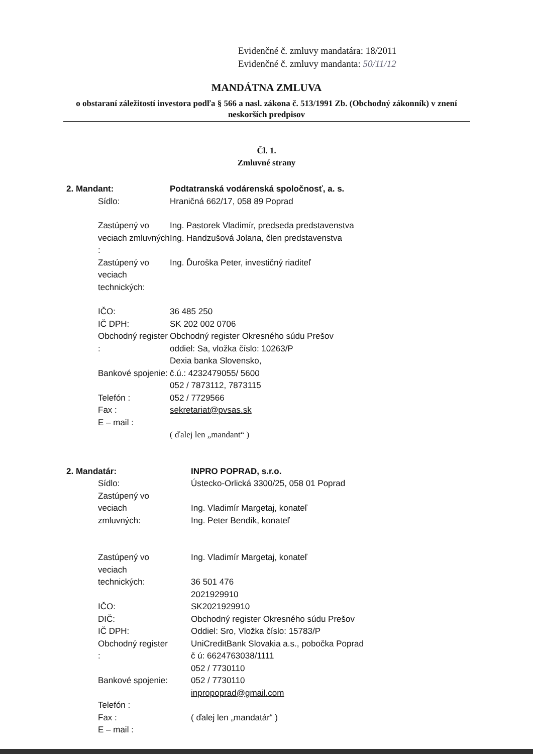Evidenčné č. zmluvy mandatára: 18/2011
Evidenčné č. zmluvy mandanta: 50/11/12
MANDÁTNA ZMLUVA
o obstaraní záležitostí investora podľa § 566 a nasl. zákona č. 513/1991 Zb. (Obchodný zákonník) v znení neskorších predpisov
Čl. 1.
Zmluvné strany
2. Mandant: Podtatranská vodárenská spoločnosť, a. s.
Sídlo: Hraničná 662/17, 058 89 Poprad
Zastúpený vo
veciach zmluvných :
Zastúpený vo
veciach technických:
Ing. Pastorek Vladimír, predseda predstavenstva
Ing. Handzušová Jolana, člen predstavenstva
Ing. Ďuroška Peter, investičný riaditeľ
IČO:
IČ DPH:
Obchodný register :
Bankové spojenie:
Telefón :
Fax :
E – mail :
36 485 250
SK 202 002 0706
Obchodný register Okresného súdu Prešov
oddiel: Sa, vložka číslo: 10263/P
Dexia banka Slovensko,
č.ú.: 4232479055/ 5600
052 / 7873112, 7873115
052 / 7729566
sekretariat@pvsas.sk
( ďalej len „mandant“ )
2. Mandatár: INPRO POPRAD, s.r.o.
Sídlo:
Zastúpený vo
veciach zmluvných:
Zastúpený vo
veciach technických:
IČO:
DIČ:
IČ DPH:
Obchodný register :
Bankové spojenie:
Telefón :
Fax :
E – mail :
Ústecko-Orlická 3300/25, 058 01 Poprad
Ing. Vladimír Margetaj, konateľ
Ing. Peter Bendík, konateľ
Ing. Vladimír Margetaj, konateľ
36 501 476
2021929910
SK2021929910
Obchodný register Okresného súdu Prešov
Oddiel: Sro, Vložka číslo: 15783/P
UniCreditBank Slovakia a.s., pobočka Poprad
č ú: 6624763038/1111
052 / 7730110
052 / 7730110
inpropoprad@gmail.com
( ďalej len „mandatár“ )